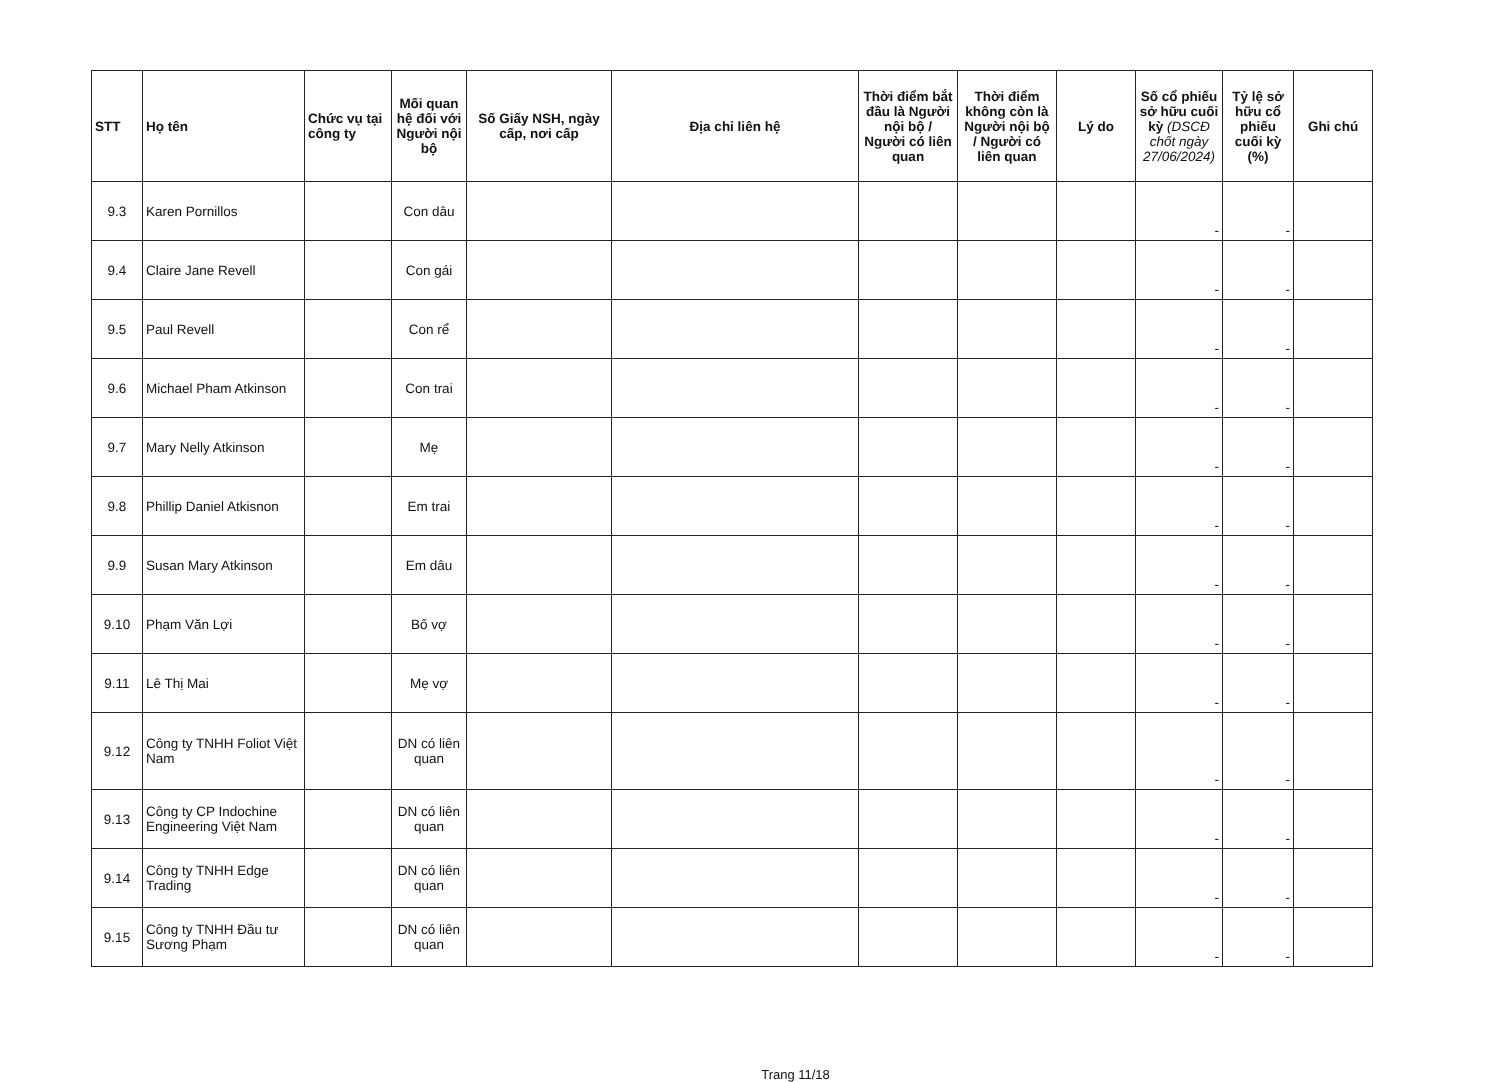| STT | Họ tên | Chức vụ tại công ty | Mối quan hệ đối với Người nội bộ | Số Giấy NSH, ngày cấp, nơi cấp | Địa chỉ liên hệ | Thời điểm bắt đầu là Người nội bộ / Người có liên quan | Thời điểm không còn là Người nội bộ / Người có liên quan | Lý do | Số cổ phiếu sở hữu cuối kỳ (DSCĐ chốt ngày 27/06/2024) | Tỷ lệ sở hữu cổ phiếu cuối kỳ (%) | Ghi chú |
| --- | --- | --- | --- | --- | --- | --- | --- | --- | --- | --- | --- |
| 9.3 | Karen Pornillos | | Con dâu | | | | | | - | - | |
| 9.4 | Claire Jane Revell | | Con gái | | | | | | - | - | |
| 9.5 | Paul Revell | | Con rể | | | | | | - | - | |
| 9.6 | Michael Pham Atkinson | | Con trai | | | | | | - | - | |
| 9.7 | Mary Nelly Atkinson | | Mẹ | | | | | | - | - | |
| 9.8 | Phillip Daniel Atkisnon | | Em trai | | | | | | - | - | |
| 9.9 | Susan Mary Atkinson | | Em dâu | | | | | | - | - | |
| 9.10 | Phạm Văn Lợi | | Bố vợ | | | | | | - | - | |
| 9.11 | Lê Thị Mai | | Mẹ vợ | | | | | | - | - | |
| 9.12 | Công ty TNHH Foliot Việt Nam | | DN có liên quan | | | | | | - | - | |
| 9.13 | Công ty CP Indochine Engineering Việt Nam | | DN có liên quan | | | | | | - | - | |
| 9.14 | Công ty TNHH Edge Trading | | DN có liên quan | | | | | | - | - | |
| 9.15 | Công ty TNHH Đầu tư Sương Phạm | | DN có liên quan | | | | | | - | - | |
Trang 11/18